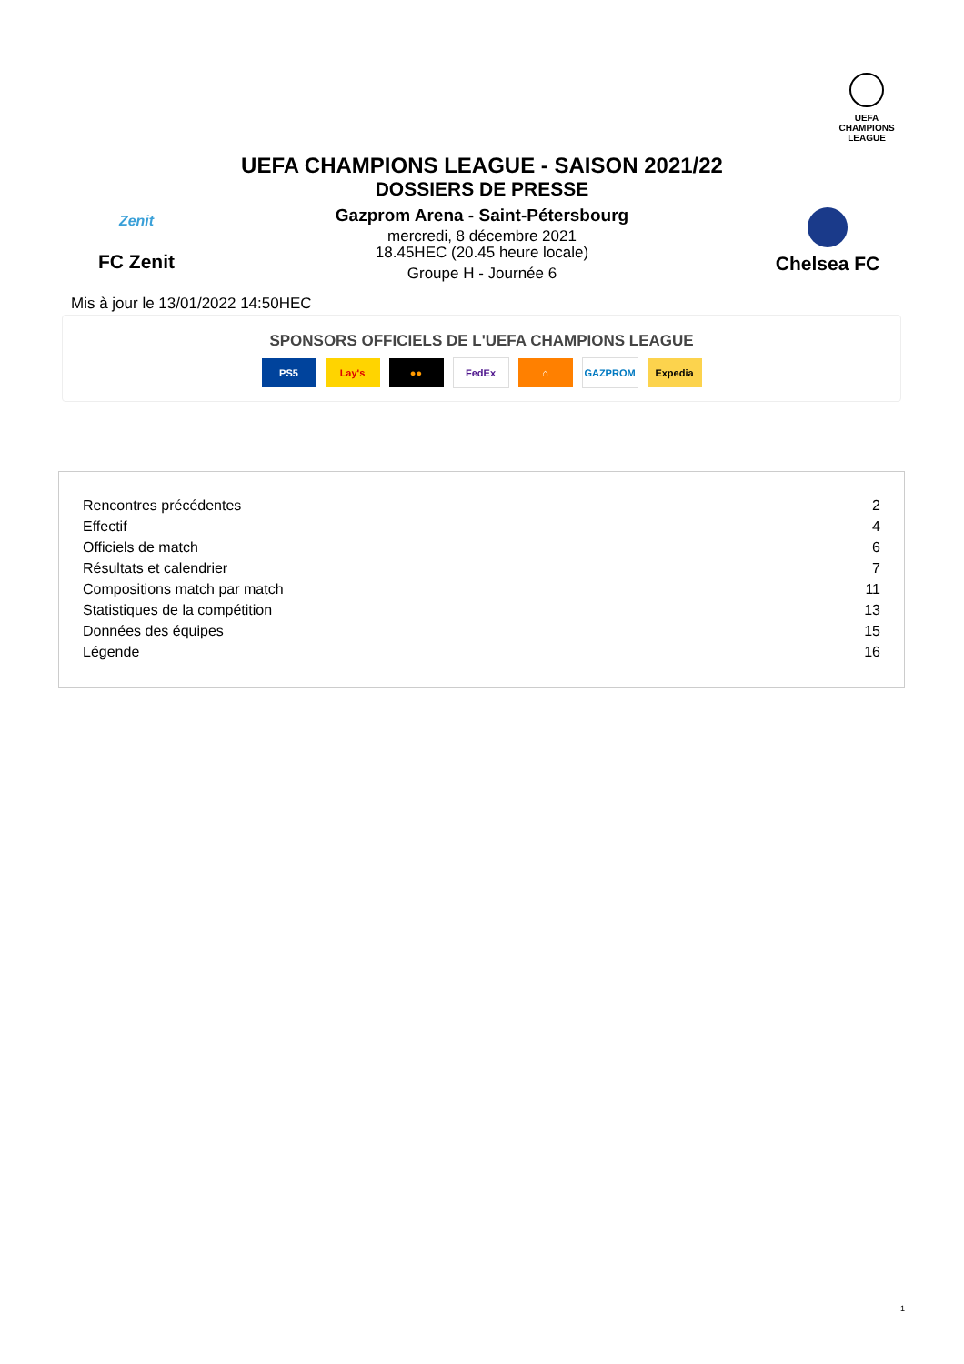UEFA
CHAMPIONS
LEAGUE
UEFA CHAMPIONS LEAGUE - SAISON 2021/22
DOSSIERS DE PRESSE
Zenit
FC Zenit
Gazprom Arena - Saint-Pétersbourg
mercredi, 8 décembre 2021
18.45HEC (20.45 heure locale)
Groupe H - Journée 6
Chelsea FC
Mis à jour le 13/01/2022 14:50HEC
SPONSORS OFFICIELS DE L'UEFA CHAMPIONS LEAGUE
PS5 Lay's ●● FedEx ⌂ GAZPROM Expedia
| Rencontres précédentes | 2 |
| Effectif | 4 |
| Officiels de match | 6 |
| Résultats et calendrier | 7 |
| Compositions match par match | 11 |
| Statistiques de la compétition | 13 |
| Données des équipes | 15 |
| Légende | 16 |
1